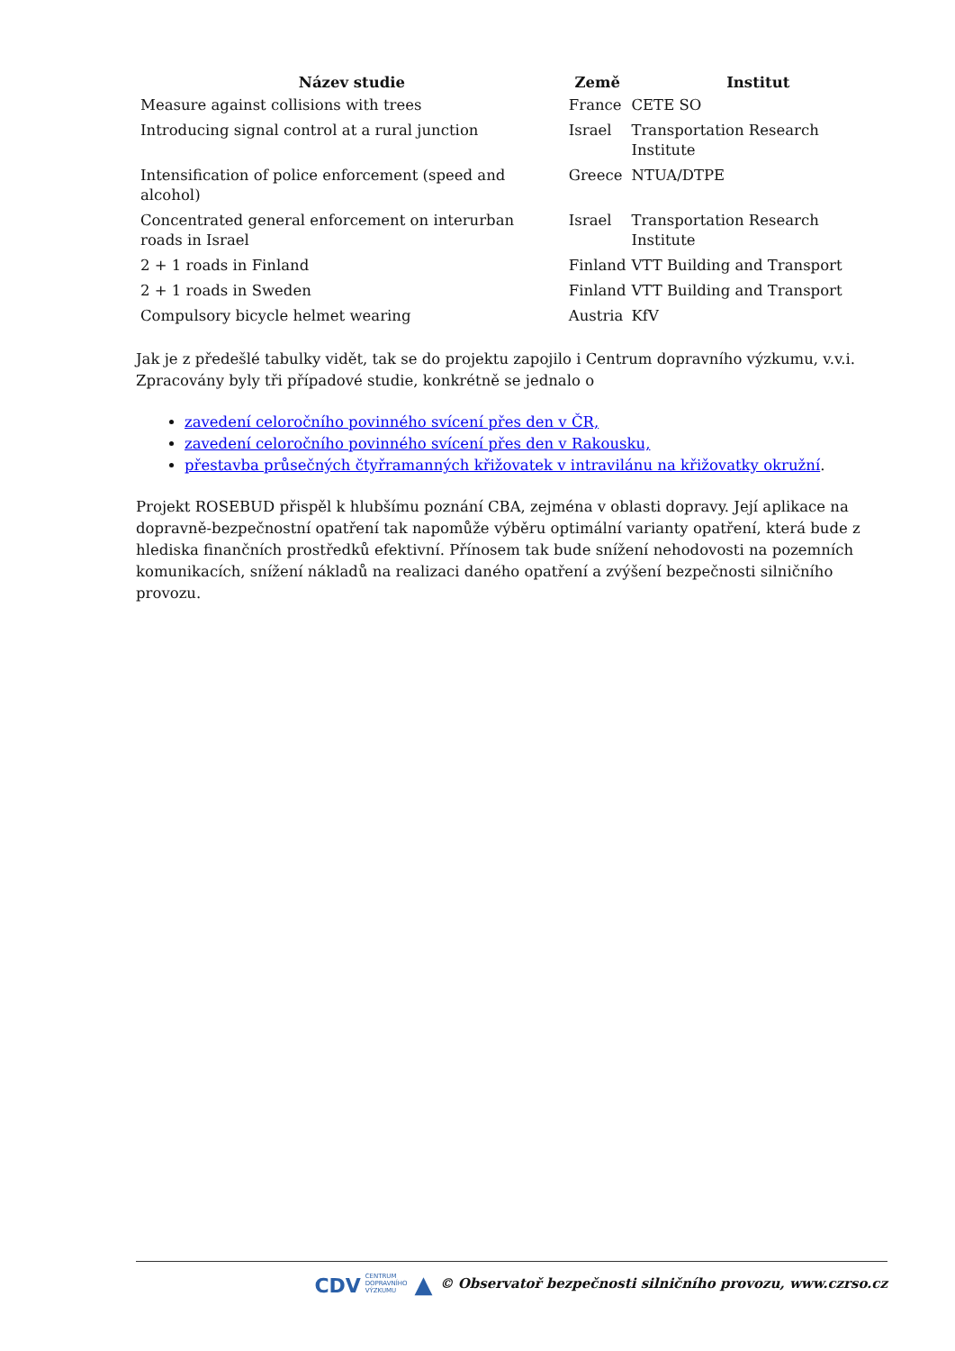| Název studie | Země | Institut |
| --- | --- | --- |
| Measure against collisions with trees | France | CETE SO |
| Introducing signal control at a rural junction | Israel | Transportation Research Institute |
| Intensification of police enforcement (speed and alcohol) | Greece | NTUA/DTPE |
| Concentrated general enforcement on interurban roads in Israel | Israel | Transportation Research Institute |
| 2 + 1 roads in Finland | Finland | VTT Building and Transport |
| 2 + 1 roads in Sweden | Finland | VTT Building and Transport |
| Compulsory bicycle helmet wearing | Austria | KfV |
Jak je z předešlé tabulky vidět, tak se do projektu zapojilo i Centrum dopravního výzkumu, v.v.i. Zpracovány byly tři případové studie, konkrétně se jednalo o
zavedení celoročního povinného svícení přes den v ČR,
zavedení celoročního povinného svícení přes den v Rakousku,
přestavba průsečných čtyřramanných křižovatek v intravilánu na křižovatky okružní.
Projekt ROSEBUD přispěl k hlubšímu poznání CBA, zejména v oblasti dopravy. Její aplikace na dopravně-bezpečnostní opatření tak napomůže výběru optimální varianty opatření, která bude z hlediska finančních prostředků efektivní. Přínosem tak bude snížení nehodovosti na pozemních komunikacích, snížení nákladů na realizaci daného opatření a zvýšení bezpečnosti silničního provozu.
CDV CENTRUM
DOPRAVNÍHO
VÝZKUMU ▲ © Observatoř bezpečnosti silničního provozu, www.czrso.cz